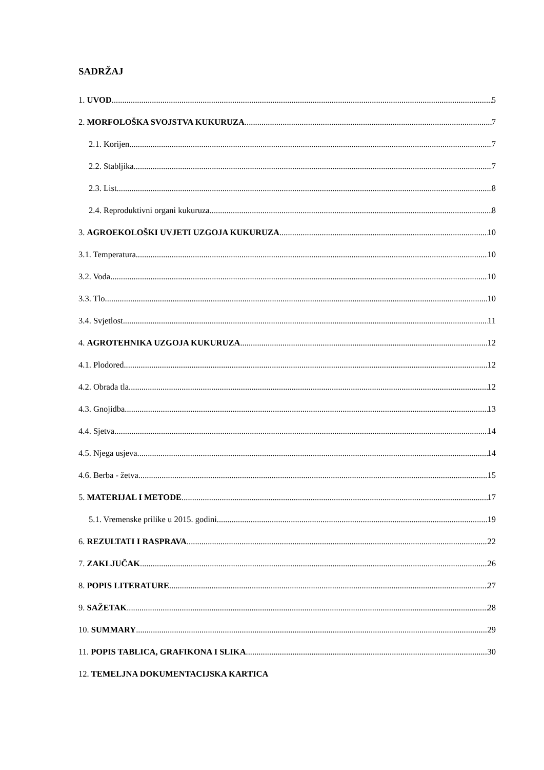SADRŽAJ
1. UVOD 5
2. MORFOLOŠKA SVOJSTVA KUKURUZA 7
2.1. Korijen 7
2.2. Stabljika 7
2.3. List 8
2.4. Reproduktivni organi kukuruza 8
3. AGROEKOLOŠKI UVJETI UZGOJA KUKURUZA 10
3.1. Temperatura 10
3.2. Voda 10
3.3. Tlo 10
3.4. Svjetlost 11
4. AGROTEHNIKA UZGOJA KUKURUZA 12
4.1. Plodored 12
4.2. Obrada tla 12
4.3. Gnojidba 13
4.4. Sjetva 14
4.5. Njega usjeva 14
4.6. Berba - žetva 15
5. MATERIJAL I METODE 17
5.1. Vremenske prilike u 2015. godini 19
6. REZULTATI I RASPRAVA 22
7. ZAKLJUČAK 26
8. POPIS LITERATURE 27
9. SAŽETAK 28
10. SUMMARY 29
11. POPIS TABLICA, GRAFIKONA I SLIKA 30
12. TEMELJNA DOKUMENTACIJSKA KARTICA